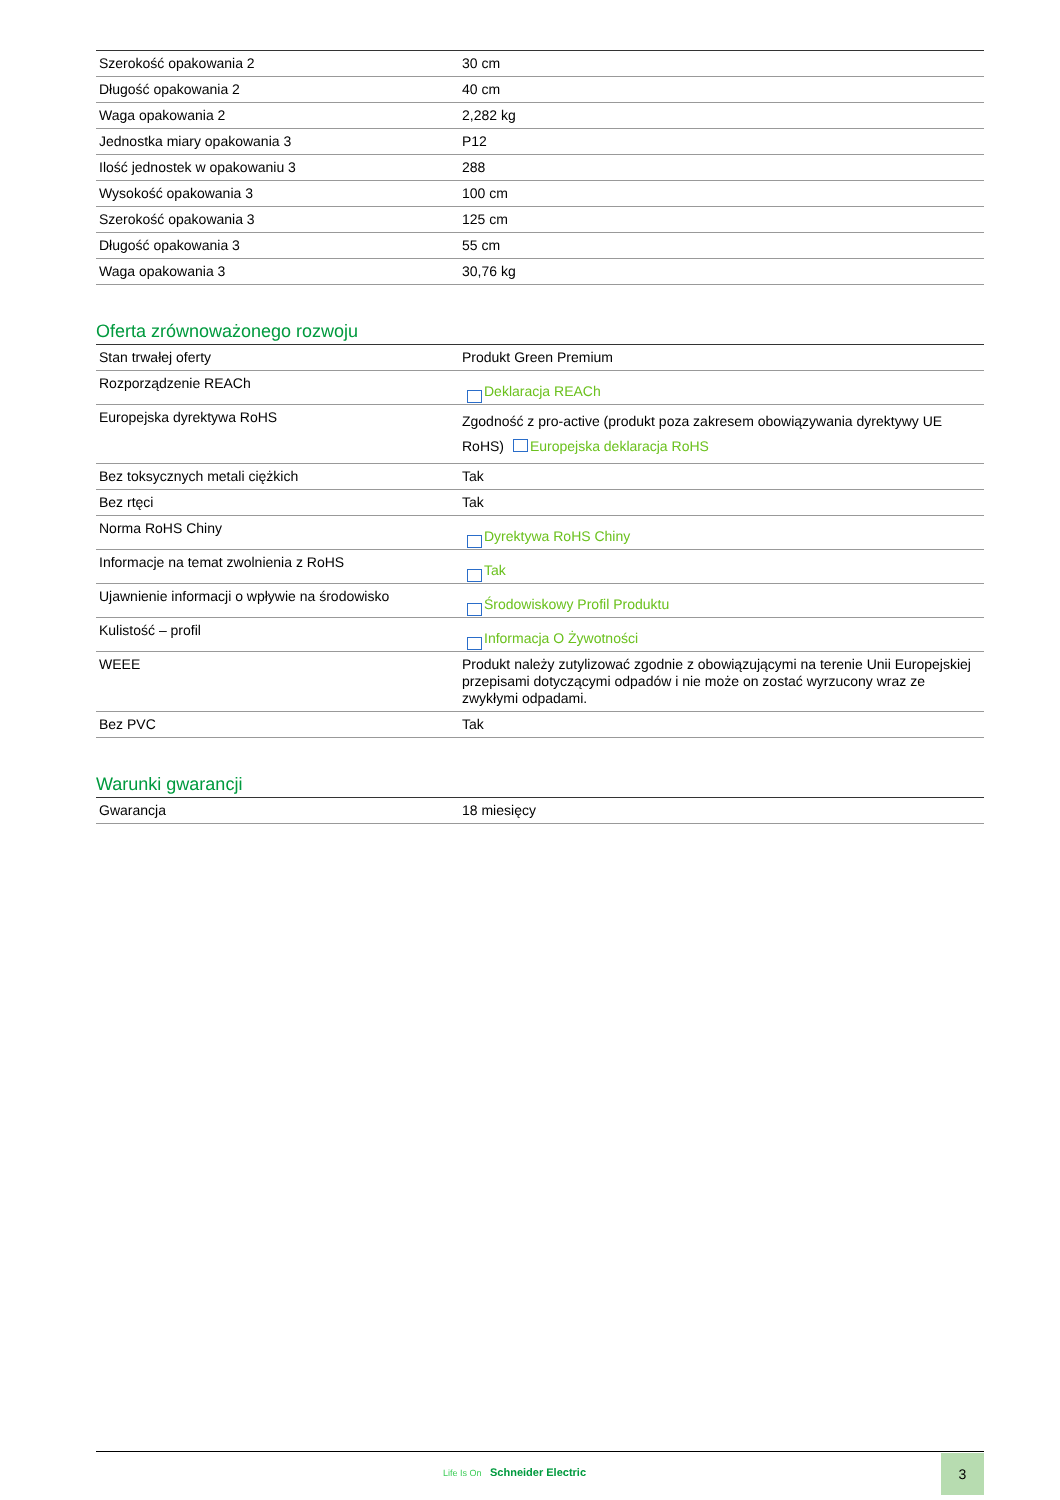| Szerokość opakowania 2 | 30 cm |
| Długość opakowania 2 | 40 cm |
| Waga opakowania 2 | 2,282 kg |
| Jednostka miary opakowania 3 | P12 |
| Ilość jednostek w opakowaniu 3 | 288 |
| Wysokość opakowania 3 | 100 cm |
| Szerokość opakowania 3 | 125 cm |
| Długość opakowania 3 | 55 cm |
| Waga opakowania 3 | 30,76 kg |
Oferta zrównoważonego rozwoju
| Stan trwałej oferty | Produkt Green Premium |
| Rozporządzenie REACh | Deklaracja REACh |
| Europejska dyrektywa RoHS | Zgodność z pro-active (produkt poza zakresem obowiązywania dyrektywy UE RoHS) Europejska deklaracja RoHS |
| Bez toksycznych metali ciężkich | Tak |
| Bez rtęci | Tak |
| Norma RoHS Chiny | Dyrektywa RoHS Chiny |
| Informacje na temat zwolnienia z RoHS | Tak |
| Ujawnienie informacji o wpływie na środowisko | Środowiskowy Profil Produktu |
| Kulistość – profil | Informacja O Żywotności |
| WEEE | Produkt należy zutylizować zgodnie z obowiązującymi na terenie Unii Europejskiej przepisami dotyczącymi odpadów i nie może on zostać wyrzucony wraz ze zwykłymi odpadami. |
| Bez PVC | Tak |
Warunki gwarancji
| Gwarancja | 18 miesięcy |
Life Is On Schneider Electric
3